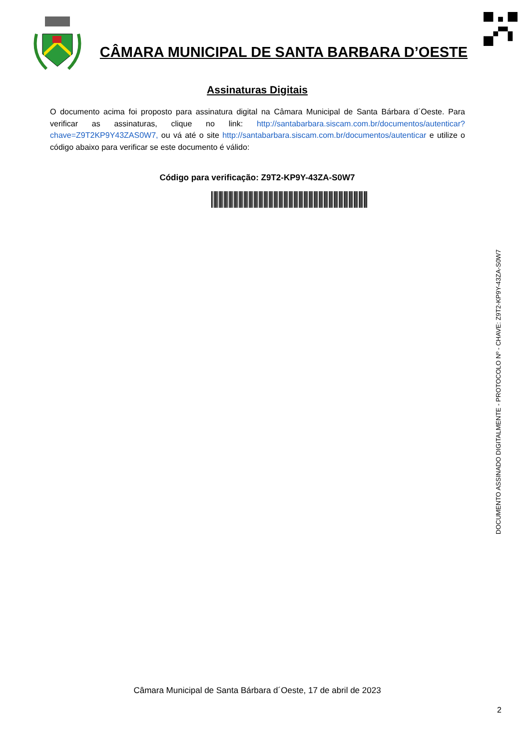CÂMARA MUNICIPAL DE SANTA BARBARA D’OESTE
Assinaturas Digitais
O documento acima foi proposto para assinatura digital na Câmara Municipal de Santa Bárbara d´Oeste. Para verificar as assinaturas, clique no link: http://santabarbara.siscam.com.br/documentos/autenticar?chave=Z9T2KP9Y43ZAS0W7, ou vá até o site http://santabarbara.siscam.com.br/documentos/autenticar e utilize o código abaixo para verificar se este documento é válido:
Código para verificação: Z9T2-KP9Y-43ZA-S0W7
DOCUMENTO ASSINADO DIGITALMENTE - PROTOCOLO Nº - CHAVE: Z9T2-KP9Y-43ZA-S0W7
Câmara Municipal de Santa Bárbara d´Oeste, 17 de abril de 2023
2